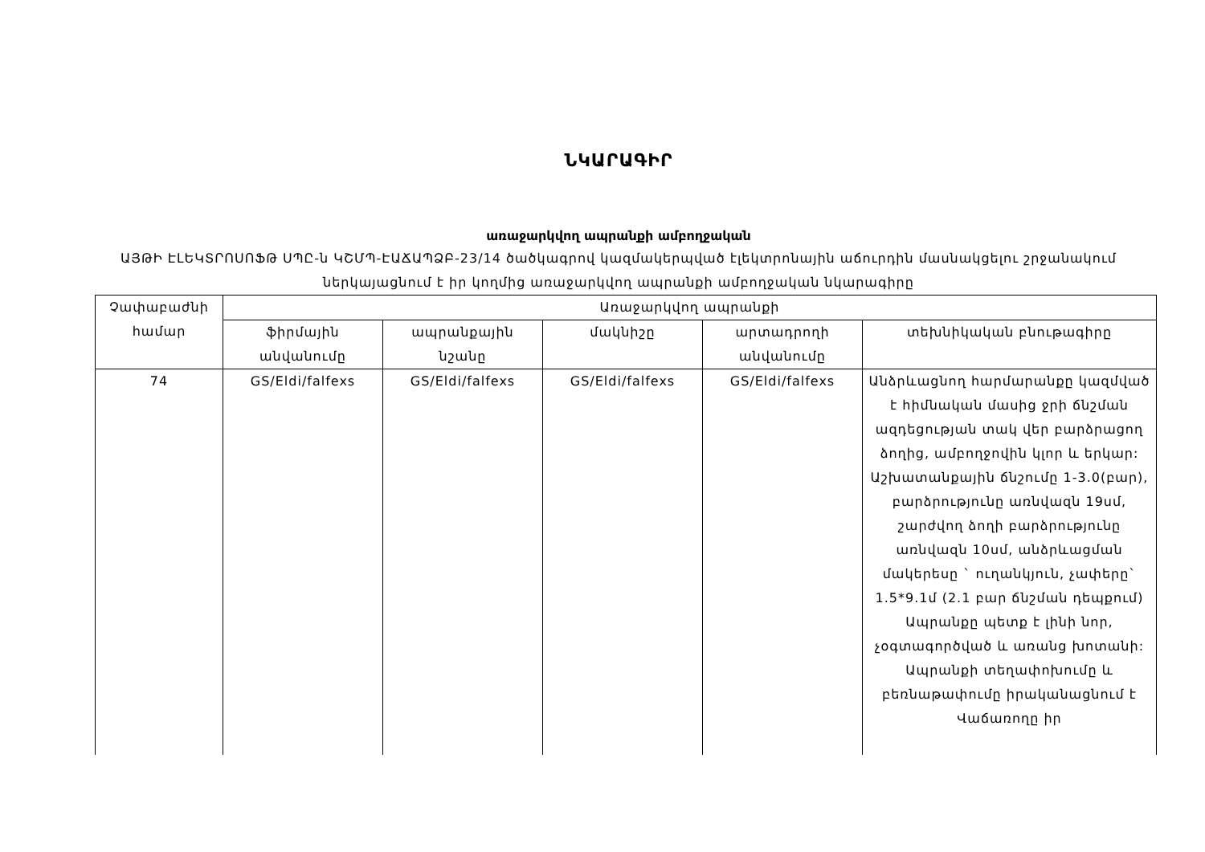ՆԿԱՐԱԳԻՐ
առաջարկվող ապրանքի ամբողջական
ԱՅԹԻ ԷԼԵԿՏՐՈՍՈՖԹ ՍՊԸ-ն ԿՇՄՊ-ԷԱՃԱՊՁԲ-23/14 ծածկագրով կազմակերպված էլեկտրոնային աճուրդին մասնակցելու շրջանակում ներկայացնում է իր կողմից առաջարկվող ապրանքի ամբողջական նկարագիրը
| Չափաբաժնի համար | Առաջարկվող ապրանքի | | | | |
| --- | --- | --- | --- | --- | --- |
| | ֆիրմային անվանումը | ապրանքային նշանը | մակնիշը | արտադրողի անվանումը | տեխնիկական բնութագիրը |
| 74 | GS/Eldi/falfexs | GS/Eldi/falfexs | GS/Eldi/falfexs | GS/Eldi/falfexs | Անձրևացնող հարմարանքը կազմված է հիմնական մասից ջրի ճնշման ազդեցության տակ վեր բարձրացող ձողից, ամբողջովին կլոր և երկար: Աշխատանքային ճնշումը 1-3.0(բար), բարձրությունը առնվազն 19սմ, շարժվող ձողի բարձրությունը առնվազն 10սմ, անձրևացման մակերեսը ` ուղանկյուն, չափերը` 1.5*9.1մ (2.1 բար ճնշման դեպքում) Ապրանքը պետք է լինի նոր, չօգտագործված և առանց խոտանի: Ապրանքի տեղափոխումը և բեռնաթափումը իրականացնում է Վաճառողը իր |